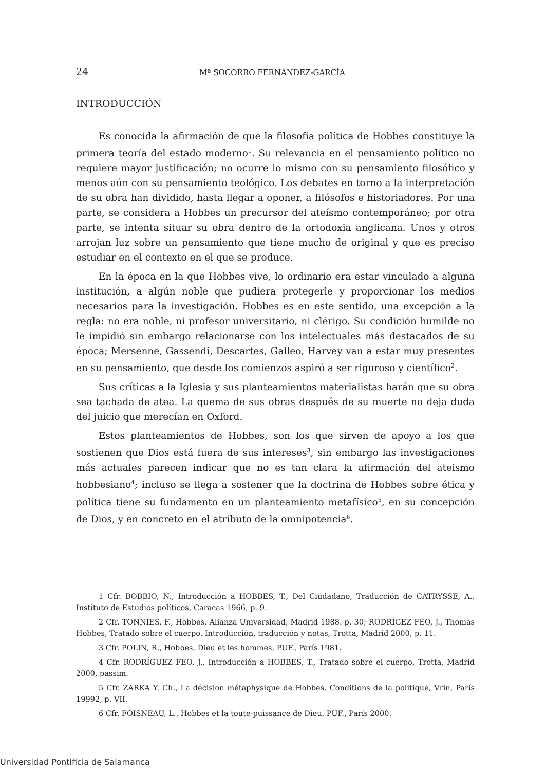24 Mª SOCORRO FERNÁNDEZ-GARCÍA
INTRODUCCIÓN
Es conocida la afirmación de que la filosofía política de Hobbes constituye la primera teoría del estado moderno<sup>1</sup>. Su relevancia en el pensamiento político no requiere mayor justificación; no ocurre lo mismo con su pensamiento filosófico y menos aún con su pensamiento teológico. Los debates en torno a la interpretación de su obra han dividido, hasta llegar a oponer, a filósofos e historiadores. Por una parte, se considera a Hobbes un precursor del ateísmo contemporáneo; por otra parte, se intenta situar su obra dentro de la ortodoxia anglicana. Unos y otros arrojan luz sobre un pensamiento que tiene mucho de original y que es preciso estudiar en el contexto en el que se produce.
En la época en la que Hobbes vive, lo ordinario era estar vinculado a alguna institución, a algún noble que pudiera protegerle y proporcionar los medios necesarios para la investigación. Hobbes es en este sentido, una excepción a la regla: no era noble, ni profesor universitario, ni clérigo. Su condición humilde no le impidió sin embargo relacionarse con los intelectuales más destacados de su época; Mersenne, Gassendi, Descartes, Galleo, Harvey van a estar muy presentes en su pensamiento, que desde los comienzos aspiró a ser riguroso y científico<sup>2</sup>.
Sus críticas a la Iglesia y sus planteamientos materialistas harán que su obra sea tachada de atea. La quema de sus obras después de su muerte no deja duda del juicio que merecían en Oxford.
Estos planteamientos de Hobbes, son los que sirven de apoyo a los que sostienen que Dios está fuera de sus intereses<sup>3</sup>, sin embargo las investigaciones más actuales parecen indicar que no es tan clara la afirmación del ateismo hobbesiano<sup>4</sup>; incluso se llega a sostener que la doctrina de Hobbes sobre ética y política tiene su fundamento en un planteamiento metafísico<sup>5</sup>, en su concepción de Dios, y en concreto en el atributo de la omnipotencia<sup>6</sup>.
1 Cfr. BOBBIO, N., Introducción a HOBBES, T., Del Ciudadano, Traducción de CATRYSSE, A., Instituto de Estudios políticos, Caracas 1966, p. 9.
2 Cfr. TONNIES, F., Hobbes, Alianza Universidad, Madrid 1988. p. 30; RODRÍGEZ FEO, J., Thomas Hobbes, Tratado sobre el cuerpo. Introducción, traducción y notas, Trotta, Madrid 2000, p. 11.
3 Cfr. POLIN, R., Hobbes, Dieu et les hommes, PUF., París 1981.
4 Cfr. RODRÍGUEZ FEO, J., Introducción a HOBBES, T., Tratado sobre el cuerpo, Trotta, Madrid 2000, passim.
5 Cfr. ZARKA Y. Ch., La décision métaphysique de Hobbes. Conditions de la politique, Vrin, París 19992, p. VII.
6 Cfr. FOISNEAU, L., Hobbes et la toute-puissance de Dieu, PUF., París 2000.
Universidad Pontificia de Salamanca